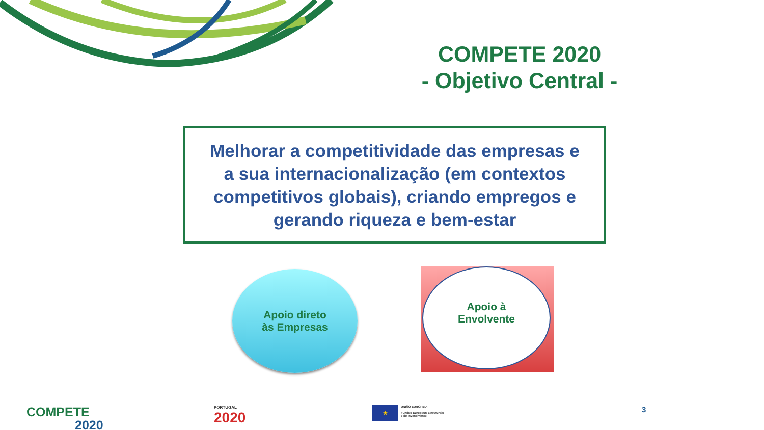COMPETE 2020
- Objetivo Central -
Melhorar a competitividade das empresas e
a sua internacionalização (em contextos
competitivos globais), criando empregos e
gerando riqueza e bem-estar
Apoio direto
às Empresas
Apoio à
Envolvente
COMPETE
2020
PORTUGAL
2020
★
UNIÃO EUROPEIA
Fundos Europeus Estruturais
e de Investimento
3